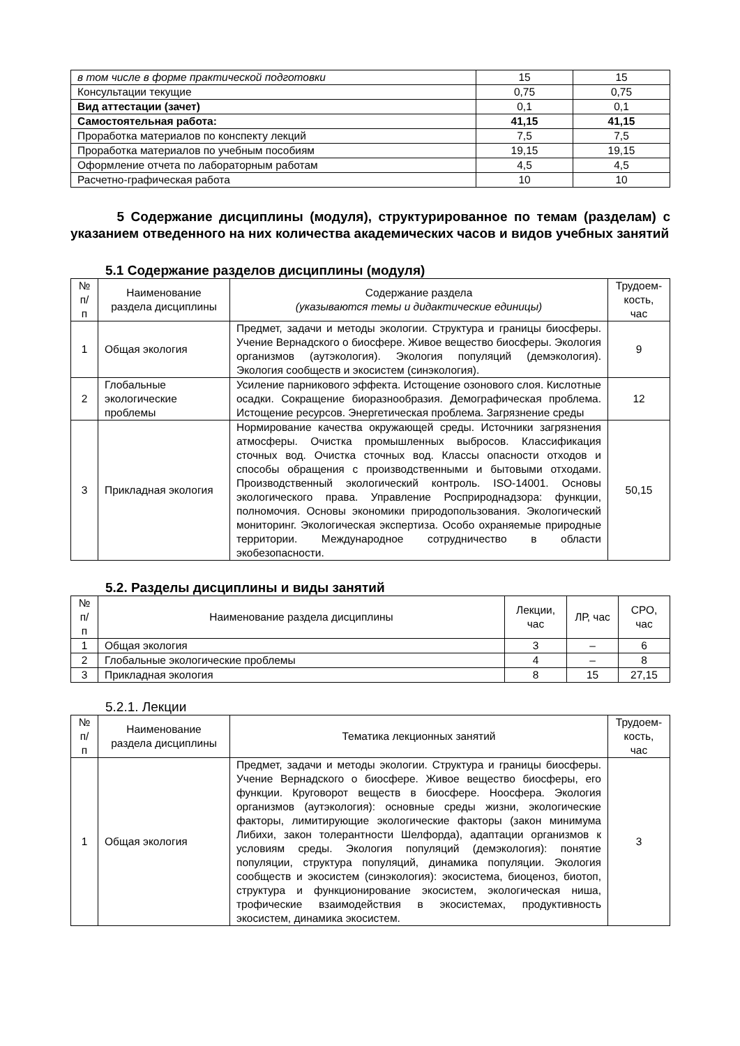| в том числе в форме практической подготовки | 15 | 15 |
| Консультации текущие | 0,75 | 0,75 |
| Вид аттестации (зачет) | 0,1 | 0,1 |
| Самостоятельная работа: | 41,15 | 41,15 |
| Проработка материалов по конспекту лекций | 7,5 | 7,5 |
| Проработка материалов по учебным пособиям | 19,15 | 19,15 |
| Оформление отчета по лабораторным работам | 4,5 | 4,5 |
| Расчетно-графическая работа | 10 | 10 |
5 Содержание дисциплины (модуля), структурированное по темам (разделам) с указанием отведенного на них количества академических часов и видов учебных занятий
5.1 Содержание разделов дисциплины (модуля)
| № п/п | Наименование раздела дисциплины | Содержание раздела (указываются темы и дидактические единицы) | Трудоем-кость, час |
| 1 | Общая экология | Предмет, задачи и методы экологии. Структура и границы биосферы. Учение Вернадского о биосфере. Живое вещество биосферы. Экология организмов (аутэкология). Экология популяций (демэкология). Экология сообществ и экосистем (синэкология). | 9 |
| 2 | Глобальные экологические проблемы | Усиление парникового эффекта. Истощение озонового слоя. Кислотные осадки. Сокращение биоразнообразия. Демографическая проблема. Истощение ресурсов. Энергетическая проблема. Загрязнение среды | 12 |
| 3 | Прикладная экология | Нормирование качества окружающей среды. Источники загрязнения атмосферы. Очистка промышленных выбросов. Классификация сточных вод. Очистка сточных вод. Классы опасности отходов и способы обращения с производственными и бытовыми отходами. Производственный экологический контроль. ISO-14001. Основы экологического права. Управление Росприроднадзора: функции, полномочия. Основы экономики природопользования. Экологический мониторинг. Экологическая экспертиза. Особо охраняемые природные территории. Международное сотрудничество в области экобезопасности. | 50,15 |
5.2. Разделы дисциплины и виды занятий
| № п/п | Наименование раздела дисциплины | Лекции, час | ЛР, час | СРО, час |
| 1 | Общая экология | 3 | – | 6 |
| 2 | Глобальные экологические проблемы | 4 | – | 8 |
| 3 | Прикладная экология | 8 | 15 | 27,15 |
5.2.1. Лекции
| № п/п | Наименование раздела дисциплины | Тематика лекционных занятий | Трудоем-кость, час |
| 1 | Общая экология | Предмет, задачи и методы экологии. Структура и границы биосферы. Учение Вернадского о биосфере. Живое вещество биосферы, его функции. Круговорот веществ в биосфере. Ноосфера. Экология организмов (аутэкология): основные среды жизни, экологические факторы, лимитирующие экологические факторы (закон минимума Либихи, закон толерантности Шелфорда), адаптации организмов к условиям среды. Экология популяций (демэкология): понятие популяции, структура популяций, динамика популяции. Экология сообществ и экосистем (синэкология): экосистема, биоценоз, биотоп, структура и функционирование экосистем, экологическая ниша, трофические взаимодействия в экосистемах, продуктивность экосистем, динамика экосистем. | 3 |